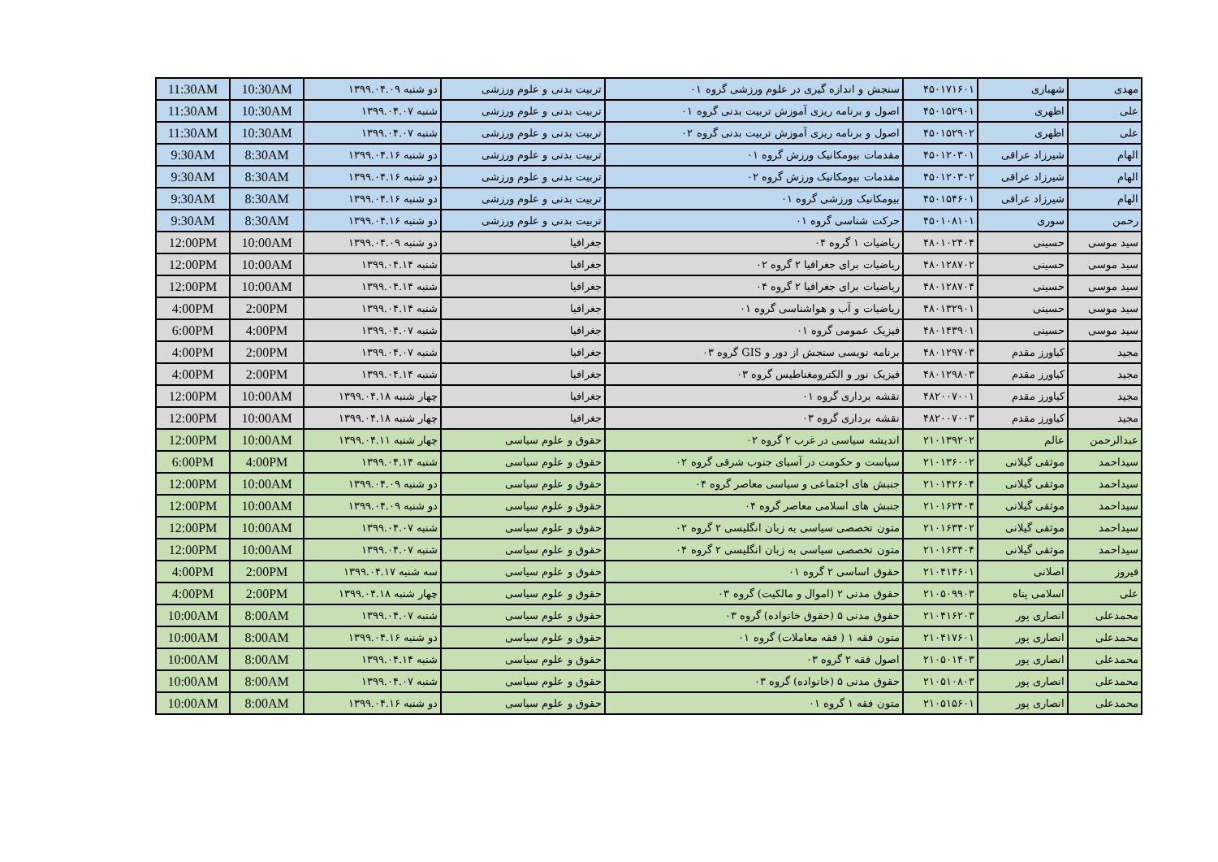| مهدی | شهبازی | ۴۵۰۱۷۱۶۰۱ | سنجش و اندازه گیری در علوم ورزشی گروه ۰۱ | تربیت بدنی و علوم ورزشی | دو شنبه ۱۳۹۹.۰۴.۰۹ | 10:30AM | 11:30AM |
| علی | اظهری | ۴۵۰۱۵۲۹۰۱ | اصول و برنامه ریزی آموزش تربیت بدنی گروه ۰۱ | تربیت بدنی و علوم ورزشی | شنبه ۱۳۹۹.۰۴.۰۷ | 10:30AM | 11:30AM |
| علی | اظهری | ۴۵۰۱۵۲۹۰۲ | اصول و برنامه ریزی آموزش تربیت بدنی گروه ۰۲ | تربیت بدنی و علوم ورزشی | شنبه ۱۳۹۹.۰۴.۰۷ | 10:30AM | 11:30AM |
| الهام | شیرزاد عراقی | ۴۵۰۱۲۰۳۰۱ | مقدمات بیومکانیک ورزش گروه ۰۱ | تربیت بدنی و علوم ورزشی | دو شنبه ۱۳۹۹.۰۴.۱۶ | 8:30AM | 9:30AM |
| الهام | شیرزاد عراقی | ۴۵۰۱۲۰۳۰۲ | مقدمات بیومکانیک ورزش گروه ۰۲ | تربیت بدنی و علوم ورزشی | دو شنبه ۱۳۹۹.۰۴.۱۶ | 8:30AM | 9:30AM |
| الهام | شیرزاد عراقی | ۴۵۰۱۵۴۶۰۱ | بیومکانیک ورزشی گروه ۰۱ | تربیت بدنی و علوم ورزشی | دو شنبه ۱۳۹۹.۰۴.۱۶ | 8:30AM | 9:30AM |
| رحمن | سوری | ۴۵۰۱۰۸۱۰۱ | حرکت شناسی گروه ۰۱ | تربیت بدنی و علوم ورزشی | دو شنبه ۱۳۹۹.۰۴.۱۶ | 8:30AM | 9:30AM |
| سید موسی | حسینی | ۴۸۰۱۰۲۴۰۴ | ریاضیات ۱ گروه ۰۴ | جغرافیا | دو شنبه ۱۳۹۹.۰۴.۰۹ | 10:00AM | 12:00PM |
| سید موسی | حسینی | ۴۸۰۱۲۸۷۰۲ | ریاضیات برای جغرافیا ۲ گروه ۰۲ | جغرافیا | شنبه ۱۳۹۹.۰۴.۱۴ | 10:00AM | 12:00PM |
| سید موسی | حسینی | ۴۸۰۱۲۸۷۰۴ | ریاضیات برای جغرافیا ۲ گروه ۰۴ | جغرافیا | شنبه ۱۳۹۹.۰۴.۱۴ | 10:00AM | 12:00PM |
| سید موسی | حسینی | ۴۸۰۱۳۲۹۰۱ | ریاضیات و آب و هواشناسی گروه ۰۱ | جغرافیا | شنبه ۱۳۹۹.۰۴.۱۴ | 2:00PM | 4:00PM |
| سید موسی | حسینی | ۴۸۰۱۴۳۹۰۱ | فیزیک عمومی گروه ۰۱ | جغرافیا | شنبه ۱۳۹۹.۰۴.۰۷ | 4:00PM | 6:00PM |
| مجید | کیاورز مقدم | ۴۸۰۱۲۹۷۰۳ | برنامه نویسی سنجش از دور و GIS گروه ۰۳ | جغرافیا | شنبه ۱۳۹۹.۰۴.۰۷ | 2:00PM | 4:00PM |
| مجید | کیاورز مقدم | ۴۸۰۱۲۹۸۰۳ | فیزیک نور و الکترومغناطیس گروه ۰۳ | جغرافیا | شنبه ۱۳۹۹.۰۴.۱۴ | 2:00PM | 4:00PM |
| مجید | کیاورز مقدم | ۴۸۲۰۰۷۰۰۱ | نقشه برداری گروه ۰۱ | جغرافیا | چهار شنبه ۱۳۹۹.۰۴.۱۸ | 10:00AM | 12:00PM |
| مجید | کیاورز مقدم | ۴۸۲۰۰۷۰۰۳ | نقشه برداری گروه ۰۳ | جغرافیا | چهار شنبه ۱۳۹۹.۰۴.۱۸ | 10:00AM | 12:00PM |
| عبدالرحمن | عالم | ۲۱۰۱۳۹۲۰۲ | اندیشه سیاسی در غرب ۲ گروه ۰۲ | حقوق و علوم سیاسی | چهار شنبه ۱۳۹۹.۰۴.۱۱ | 10:00AM | 12:00PM |
| سیداحمد | موثقی گیلانی | ۲۱۰۱۳۶۰۰۲ | سیاست و حکومت در آسیای جنوب شرقی گروه ۰۲ | حقوق و علوم سیاسی | شنبه ۱۳۹۹.۰۴.۱۴ | 4:00PM | 6:00PM |
| سیداحمد | موثقی گیلانی | ۲۱۰۱۴۲۶۰۴ | جنبش های اجتماعی و سیاسی معاصر گروه ۰۴ | حقوق و علوم سیاسی | دو شنبه ۱۳۹۹.۰۴.۰۹ | 10:00AM | 12:00PM |
| سیداحمد | موثقی گیلانی | ۲۱۰۱۶۲۴۰۴ | جنبش های اسلامی معاصر گروه ۰۴ | حقوق و علوم سیاسی | دو شنبه ۱۳۹۹.۰۴.۰۹ | 10:00AM | 12:00PM |
| سیداحمد | موثقی گیلانی | ۲۱۰۱۶۳۴۰۲ | متون تخصصی سیاسی به زبان انگلیسی ۲ گروه ۰۲ | حقوق و علوم سیاسی | شنبه ۱۳۹۹.۰۴.۰۷ | 10:00AM | 12:00PM |
| سیداحمد | موثقی گیلانی | ۲۱۰۱۶۳۴۰۴ | متون تخصصی سیاسی به زبان انگلیسی ۲ گروه ۰۴ | حقوق و علوم سیاسی | شنبه ۱۳۹۹.۰۴.۰۷ | 10:00AM | 12:00PM |
| فیروز | اصلانی | ۲۱۰۴۱۴۶۰۱ | حقوق اساسی ۲ گروه ۰۱ | حقوق و علوم سیاسی | سه شنبه ۱۳۹۹.۰۴.۱۷ | 2:00PM | 4:00PM |
| علی | اسلامی پناه | ۲۱۰۵۰۹۹۰۳ | حقوق مدنی ۲ (اموال و مالکیت) گروه ۰۳ | حقوق و علوم سیاسی | چهار شنبه ۱۳۹۹.۰۴.۱۸ | 2:00PM | 4:00PM |
| محمدعلی | انصاری پور | ۲۱۰۴۱۶۲۰۳ | حقوق مدنی ۵ (حقوق خانواده) گروه ۰۳ | حقوق و علوم سیاسی | شنبه ۱۳۹۹.۰۴.۰۷ | 8:00AM | 10:00AM |
| محمدعلی | انصاری پور | ۲۱۰۴۱۷۶۰۱ | متون فقه ۱ ( فقه معاملات) گروه ۰۱ | حقوق و علوم سیاسی | دو شنبه ۱۳۹۹.۰۴.۱۶ | 8:00AM | 10:00AM |
| محمدعلی | انصاری پور | ۲۱۰۵۰۱۴۰۳ | اصول فقه ۲ گروه ۰۳ | حقوق و علوم سیاسی | شنبه ۱۳۹۹.۰۴.۱۴ | 8:00AM | 10:00AM |
| محمدعلی | انصاری پور | ۲۱۰۵۱۰۸۰۳ | حقوق مدنی ۵ (خانواده) گروه ۰۳ | حقوق و علوم سیاسی | شنبه ۱۳۹۹.۰۴.۰۷ | 8:00AM | 10:00AM |
| محمدعلی | انصاری پور | ۲۱۰۵۱۵۶۰۱ | متون فقه ۱ گروه ۰۱ | حقوق و علوم سیاسی | دو شنبه ۱۳۹۹.۰۴.۱۶ | 8:00AM | 10:00AM |